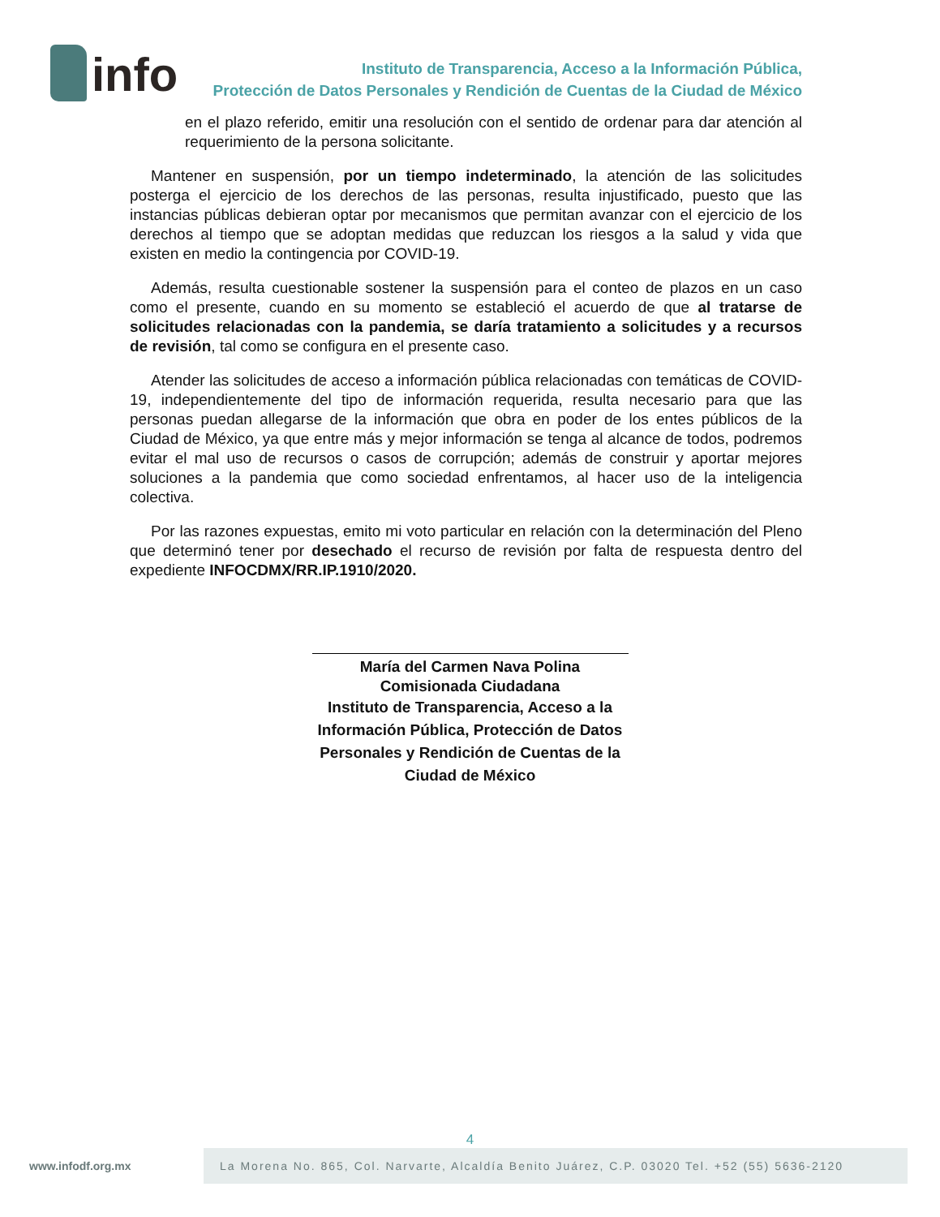info
Instituto de Transparencia, Acceso a la Información Pública,
Protección de Datos Personales y Rendición de Cuentas de la Ciudad de México
en el plazo referido, emitir una resolución con el sentido de ordenar para dar atención al requerimiento de la persona solicitante.
Mantener en suspensión, por un tiempo indeterminado, la atención de las solicitudes posterga el ejercicio de los derechos de las personas, resulta injustificado, puesto que las instancias públicas debieran optar por mecanismos que permitan avanzar con el ejercicio de los derechos al tiempo que se adoptan medidas que reduzcan los riesgos a la salud y vida que existen en medio la contingencia por COVID-19.
Además, resulta cuestionable sostener la suspensión para el conteo de plazos en un caso como el presente, cuando en su momento se estableció el acuerdo de que al tratarse de solicitudes relacionadas con la pandemia, se daría tratamiento a solicitudes y a recursos de revisión, tal como se configura en el presente caso.
Atender las solicitudes de acceso a información pública relacionadas con temáticas de COVID-19, independientemente del tipo de información requerida, resulta necesario para que las personas puedan allegarse de la información que obra en poder de los entes públicos de la Ciudad de México, ya que entre más y mejor información se tenga al alcance de todos, podremos evitar el mal uso de recursos o casos de corrupción; además de construir y aportar mejores soluciones a la pandemia que como sociedad enfrentamos, al hacer uso de la inteligencia colectiva.
Por las razones expuestas, emito mi voto particular en relación con la determinación del Pleno que determinó tener por desechado el recurso de revisión por falta de respuesta dentro del expediente INFOCDMX/RR.IP.1910/2020.
María del Carmen Nava Polina
Comisionada Ciudadana
Instituto de Transparencia, Acceso a la Información Pública, Protección de Datos Personales y Rendición de Cuentas de la Ciudad de México
4
www.infodf.org.mx
La Morena No. 865, Col. Narvarte, Alcaldía Benito Juárez, C.P. 03020 Tel. +52 (55) 5636-2120